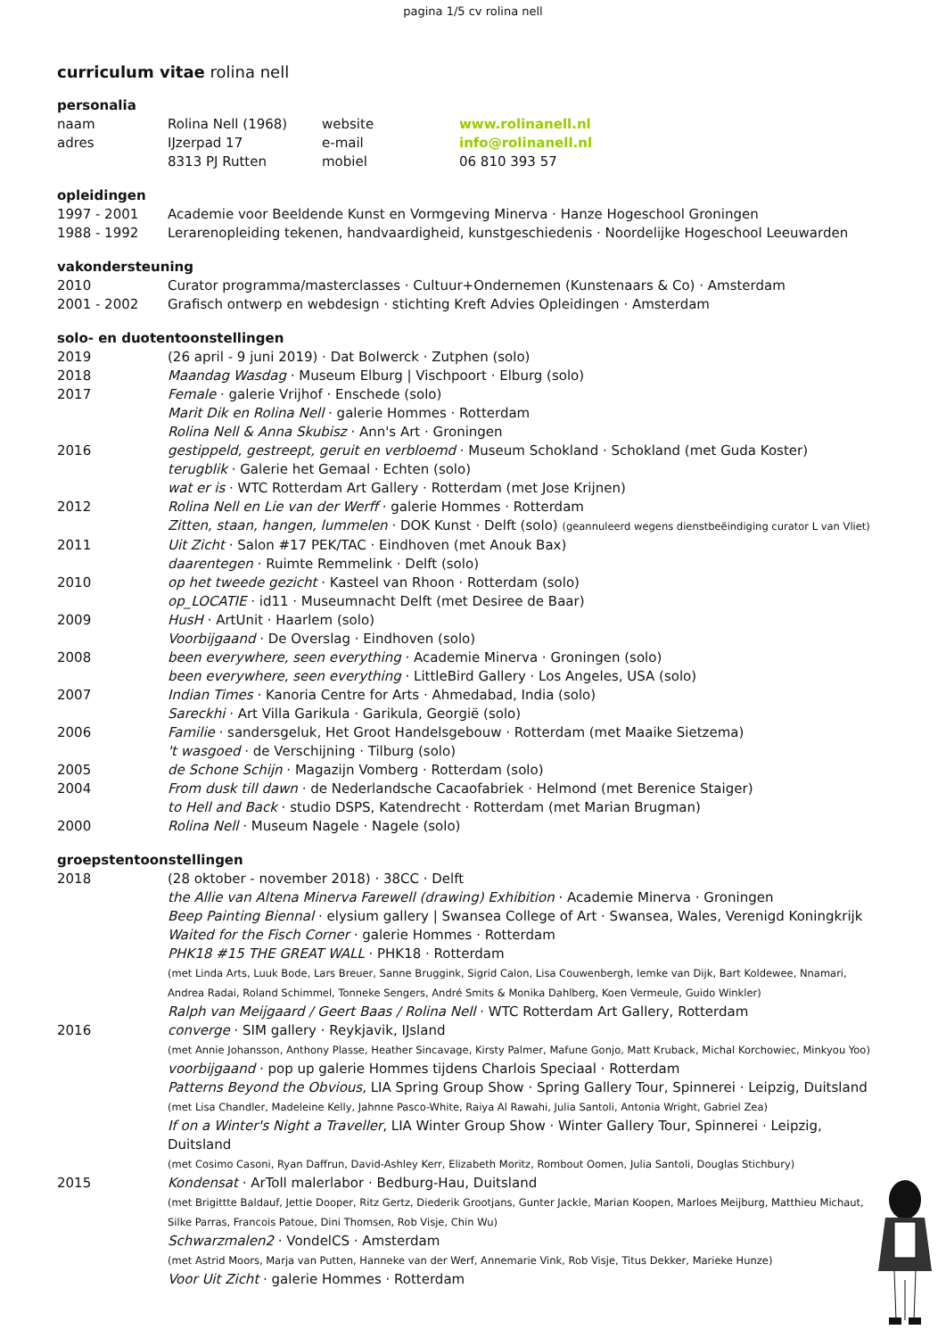pagina 1/5 cv rolina nell
curriculum vitae rolina nell
personalia
naam Rolina Nell (1968) website www.rolinanell.nl adres IJzerpad 17 e-mail info@rolinanell.nl 8313 PJ Rutten mobiel 06 810 393 57
opleidingen
1997 - 2001 Academie voor Beeldende Kunst en Vormgeving Minerva · Hanze Hogeschool Groningen
1988 - 1992 Lerarenopleiding tekenen, handvaardigheid, kunstgeschiedenis · Noordelijke Hogeschool Leeuwarden
vakondersteuning
2010 Curator programma/masterclasses · Cultuur+Ondernemen (Kunstenaars & Co) · Amsterdam
2001 - 2002 Grafisch ontwerp en webdesign · stichting Kreft Advies Opleidingen · Amsterdam
solo- en duotentoonstellingen
2019 (26 april - 9 juni 2019) · Dat Bolwerck · Zutphen (solo)
2018 Maandag Wasdag · Museum Elburg | Vischpoort · Elburg (solo)
2017 Female · galerie Vrijhof · Enschede (solo)
Marit Dik en Rolina Nell · galerie Hommes · Rotterdam
Rolina Nell & Anna Skubisz · Ann's Art · Groningen
2016 gestippeld, gestreept, geruit en verbloemd · Museum Schokland · Schokland (met Guda Koster)
terugblik · Galerie het Gemaal · Echten (solo)
wat er is · WTC Rotterdam Art Gallery · Rotterdam (met Jose Krijnen)
2012 Rolina Nell en Lie van der Werff · galerie Hommes · Rotterdam
Zitten, staan, hangen, lummelen · DOK Kunst · Delft (solo) (geannuleerd wegens dienstbeëindiging curator L van Vliet)
2011 Uit Zicht · Salon #17 PEK/TAC · Eindhoven (met Anouk Bax)
daarentegen · Ruimte Remmelink · Delft (solo)
2010 op het tweede gezicht · Kasteel van Rhoon · Rotterdam (solo)
op_LOCATIE · id11 · Museumnacht Delft (met Desiree de Baar)
2009 HusH · ArtUnit · Haarlem (solo)
Voorbijgaand · De Overslag · Eindhoven (solo)
2008 been everywhere, seen everything · Academie Minerva · Groningen (solo)
been everywhere, seen everything · LittleBird Gallery · Los Angeles, USA (solo)
2007 Indian Times · Kanoria Centre for Arts · Ahmedabad, India (solo)
Sareckhi · Art Villa Garikula · Garikula, Georgië (solo)
2006 Familie · sandersgeluk, Het Groot Handelsgebouw · Rotterdam (met Maaike Sietzema)
't wasgoed · de Verschijning · Tilburg (solo)
2005 de Schone Schijn · Magazijn Vomberg · Rotterdam (solo)
2004 From dusk till dawn · de Nederlandsche Cacaofabriek · Helmond (met Berenice Staiger)
to Hell and Back · studio DSPS, Katendrecht · Rotterdam (met Marian Brugman)
2000 Rolina Nell · Museum Nagele · Nagele (solo)
groepstentoonstellingen
2018 (28 oktober - november 2018) · 38CC · Delft
the Allie van Altena Minerva Farewell (drawing) Exhibition · Academie Minerva · Groningen
Beep Painting Biennal · elysium gallery | Swansea College of Art · Swansea, Wales, Verenigd Koningkrijk
Waited for the Fisch Corner · galerie Hommes · Rotterdam
PHK18 #15 THE GREAT WALL · PHK18 · Rotterdam
(met Linda Arts, Luuk Bode, Lars Breuer, Sanne Bruggink, Sigrid Calon, Lisa Couwenbergh, Iemke van Dijk, Bart Koldewee, Nnamari, Andrea Radai, Roland Schimmel, Tonneke Sengers, André Smits & Monika Dahlberg, Koen Vermeule, Guido Winkler)
Ralph van Meijgaard / Geert Baas / Rolina Nell · WTC Rotterdam Art Gallery, Rotterdam
2016 converge · SIM gallery · Reykjavik, IJsland
(met Annie Johansson, Anthony Plasse, Heather Sincavage, Kirsty Palmer, Mafune Gonjo, Matt Kruback, Michal Korchowiec, Minkyou Yoo)
voorbijgaand · pop up galerie Hommes tijdens Charlois Speciaal · Rotterdam
Patterns Beyond the Obvious, LIA Spring Group Show · Spring Gallery Tour, Spinnerei · Leipzig, Duitsland
(met Lisa Chandler, Madeleine Kelly, Jahnne Pasco-White, Raiya Al Rawahi, Julia Santoli, Antonia Wright, Gabriel Zea)
If on a Winter's Night a Traveller, LIA Winter Group Show · Winter Gallery Tour, Spinnerei · Leipzig, Duitsland
(met Cosimo Casoni, Ryan Daffrun, David-Ashley Kerr, Elizabeth Moritz, Rombout Oomen, Julia Santoli, Douglas Stichbury)
2015 Kondensat · ArToll malerlabor · Bedburg-Hau, Duitsland
(met Brigittte Baldauf, Jettie Dooper, Ritz Gertz, Diederik Grootjans, Gunter Jackle, Marian Koopen, Marloes Meijburg, Matthieu Michaut, Silke Parras, Francois Patoue, Dini Thomsen, Rob Visje, Chin Wu)
Schwarzmalen2 · VondelCS · Amsterdam
(met Astrid Moors, Marja van Putten, Hanneke van der Werf, Annemarie Vink, Rob Visje, Titus Dekker, Marieke Hunze)
Voor Uit Zicht · galerie Hommes · Rotterdam